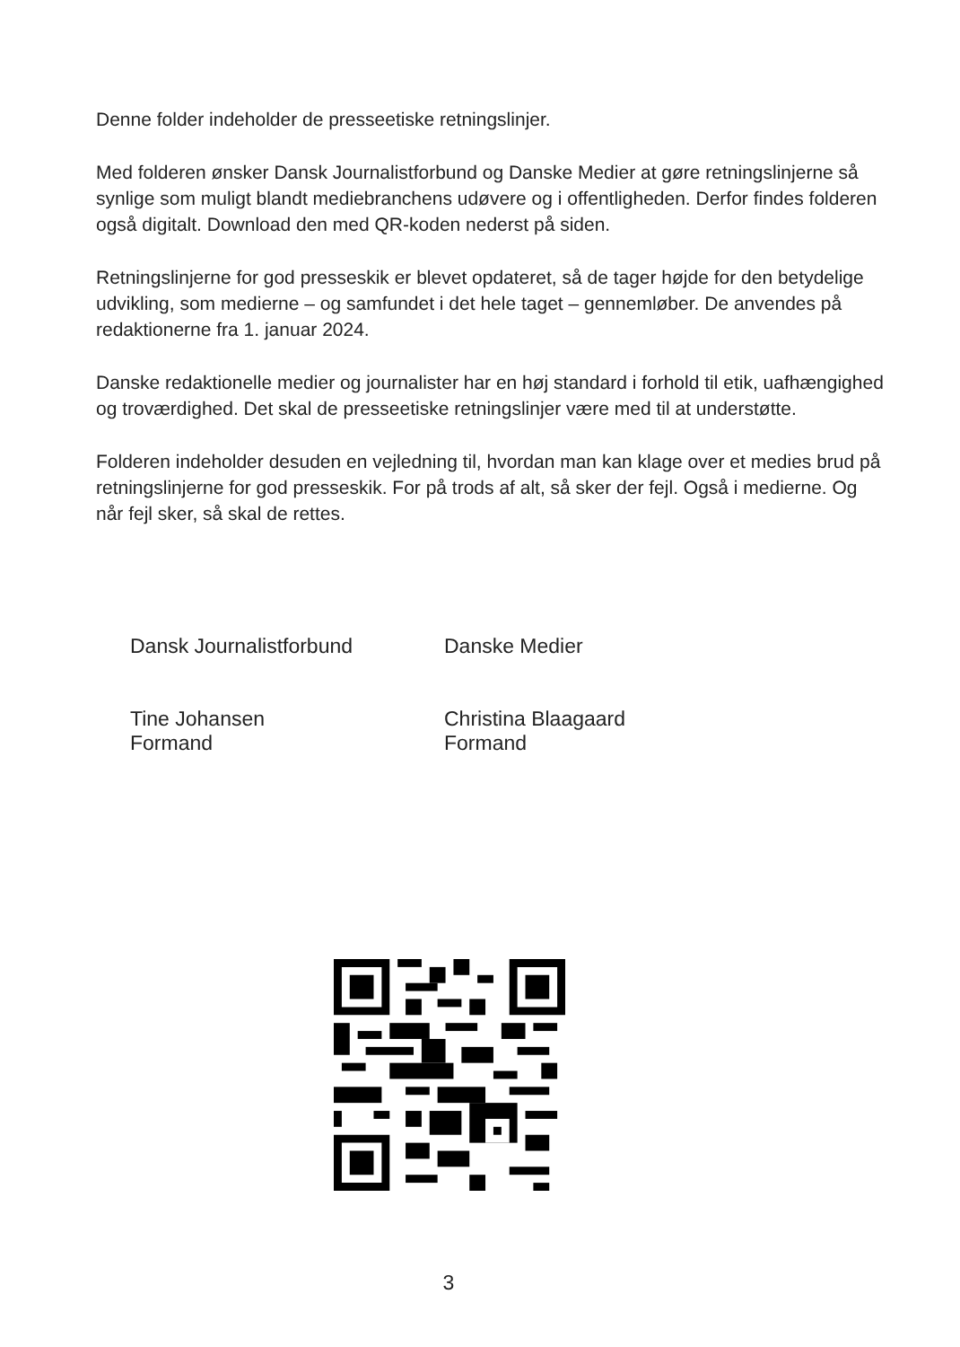Denne folder indeholder de presseetiske retningslinjer.
Med folderen ønsker Dansk Journalistforbund og Danske Medier at gøre retningslinjerne så synlige som muligt blandt mediebranchens udøvere og i offentligheden. Derfor findes folderen også digitalt. Download den med QR-koden nederst på siden.
Retningslinjerne for god presseskik er blevet opdateret, så de tager højde for den betydelige udvikling, som medierne – og samfundet i det hele taget – gennemløber. De anvendes på redaktionerne fra 1. januar 2024.
Danske redaktionelle medier og journalister har en høj standard i forhold til etik, uafhængighed og troværdighed. Det skal de presseetiske retningslinjer være med til at understøtte.
Folderen indeholder desuden en vejledning til, hvordan man kan klage over et medies brud på retningslinjerne for god presseskik. For på trods af alt, så sker der fejl. Også i medierne. Og når fejl sker, så skal de rettes.
Dansk Journalistforbund
Tine Johansen
Formand
Danske Medier
Christina Blaagaard
Formand
3